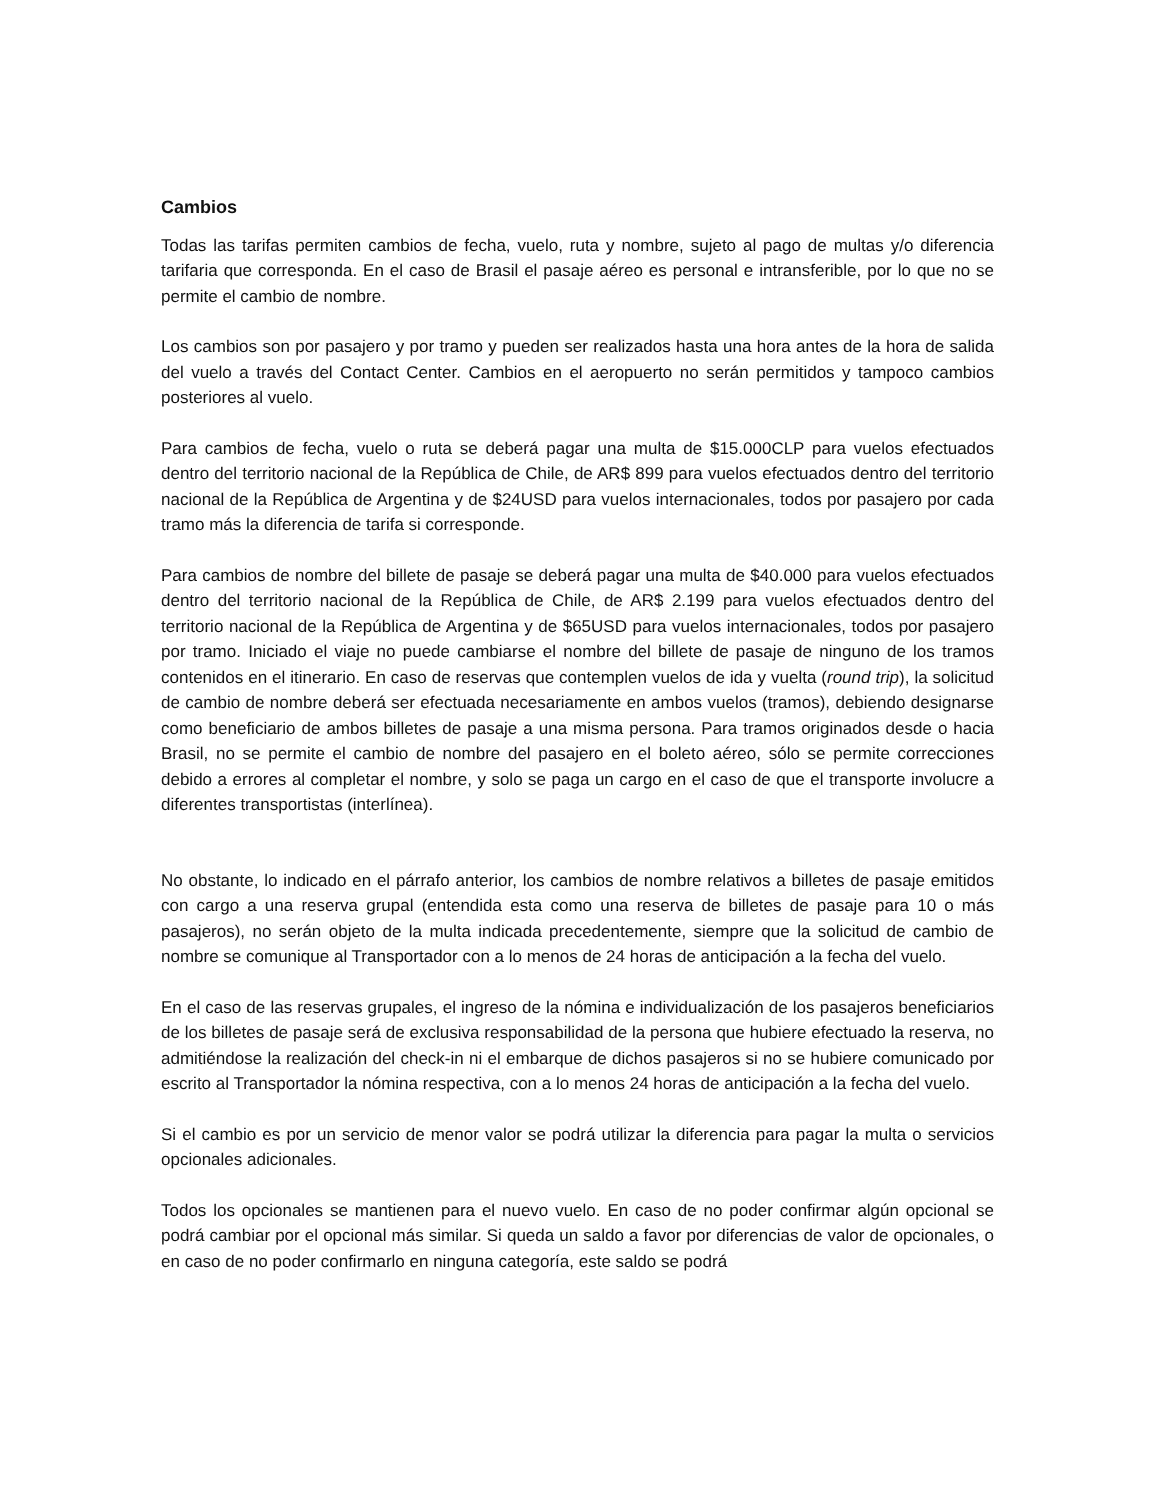Cambios
Todas las tarifas permiten cambios de fecha, vuelo, ruta y nombre, sujeto al pago de multas y/o diferencia tarifaria que corresponda. En el caso de Brasil el pasaje aéreo es personal e intransferible, por lo que no se permite el cambio de nombre.
Los cambios son por pasajero y por tramo y pueden ser realizados hasta una hora antes de la hora de salida del vuelo a través del Contact Center. Cambios en el aeropuerto no serán permitidos y tampoco cambios posteriores al vuelo.
Para cambios de fecha, vuelo o ruta se deberá pagar una multa de $15.000CLP para vuelos efectuados dentro del territorio nacional de la República de Chile, de AR$ 899 para vuelos efectuados dentro del territorio nacional de la República de Argentina y de $24USD para vuelos internacionales, todos por pasajero por cada tramo más la diferencia de tarifa si corresponde.
Para cambios de nombre del billete de pasaje se deberá pagar una multa de $40.000 para vuelos efectuados dentro del territorio nacional de la República de Chile, de AR$ 2.199 para vuelos efectuados dentro del territorio nacional de la República de Argentina y de $65USD para vuelos internacionales, todos por pasajero por tramo. Iniciado el viaje no puede cambiarse el nombre del billete de pasaje de ninguno de los tramos contenidos en el itinerario. En caso de reservas que contemplen vuelos de ida y vuelta (round trip), la solicitud de cambio de nombre deberá ser efectuada necesariamente en ambos vuelos (tramos), debiendo designarse como beneficiario de ambos billetes de pasaje a una misma persona. Para tramos originados desde o hacia Brasil, no se permite el cambio de nombre del pasajero en el boleto aéreo, sólo se permite correcciones debido a errores al completar el nombre, y solo se paga un cargo en el caso de que el transporte involucre a diferentes transportistas (interlínea).
No obstante, lo indicado en el párrafo anterior, los cambios de nombre relativos a billetes de pasaje emitidos con cargo a una reserva grupal (entendida esta como una reserva de billetes de pasaje para 10 o más pasajeros), no serán objeto de la multa indicada precedentemente, siempre que la solicitud de cambio de nombre se comunique al Transportador con a lo menos de 24 horas de anticipación a la fecha del vuelo.
En el caso de las reservas grupales, el ingreso de la nómina e individualización de los pasajeros beneficiarios de los billetes de pasaje será de exclusiva responsabilidad de la persona que hubiere efectuado la reserva, no admitiéndose la realización del check-in ni el embarque de dichos pasajeros si no se hubiere comunicado por escrito al Transportador la nómina respectiva, con a lo menos 24 horas de anticipación a la fecha del vuelo.
Si el cambio es por un servicio de menor valor se podrá utilizar la diferencia para pagar la multa o servicios opcionales adicionales.
Todos los opcionales se mantienen para el nuevo vuelo. En caso de no poder confirmar algún opcional se podrá cambiar por el opcional más similar. Si queda un saldo a favor por diferencias de valor de opcionales, o en caso de no poder confirmarlo en ninguna categoría, este saldo se podrá